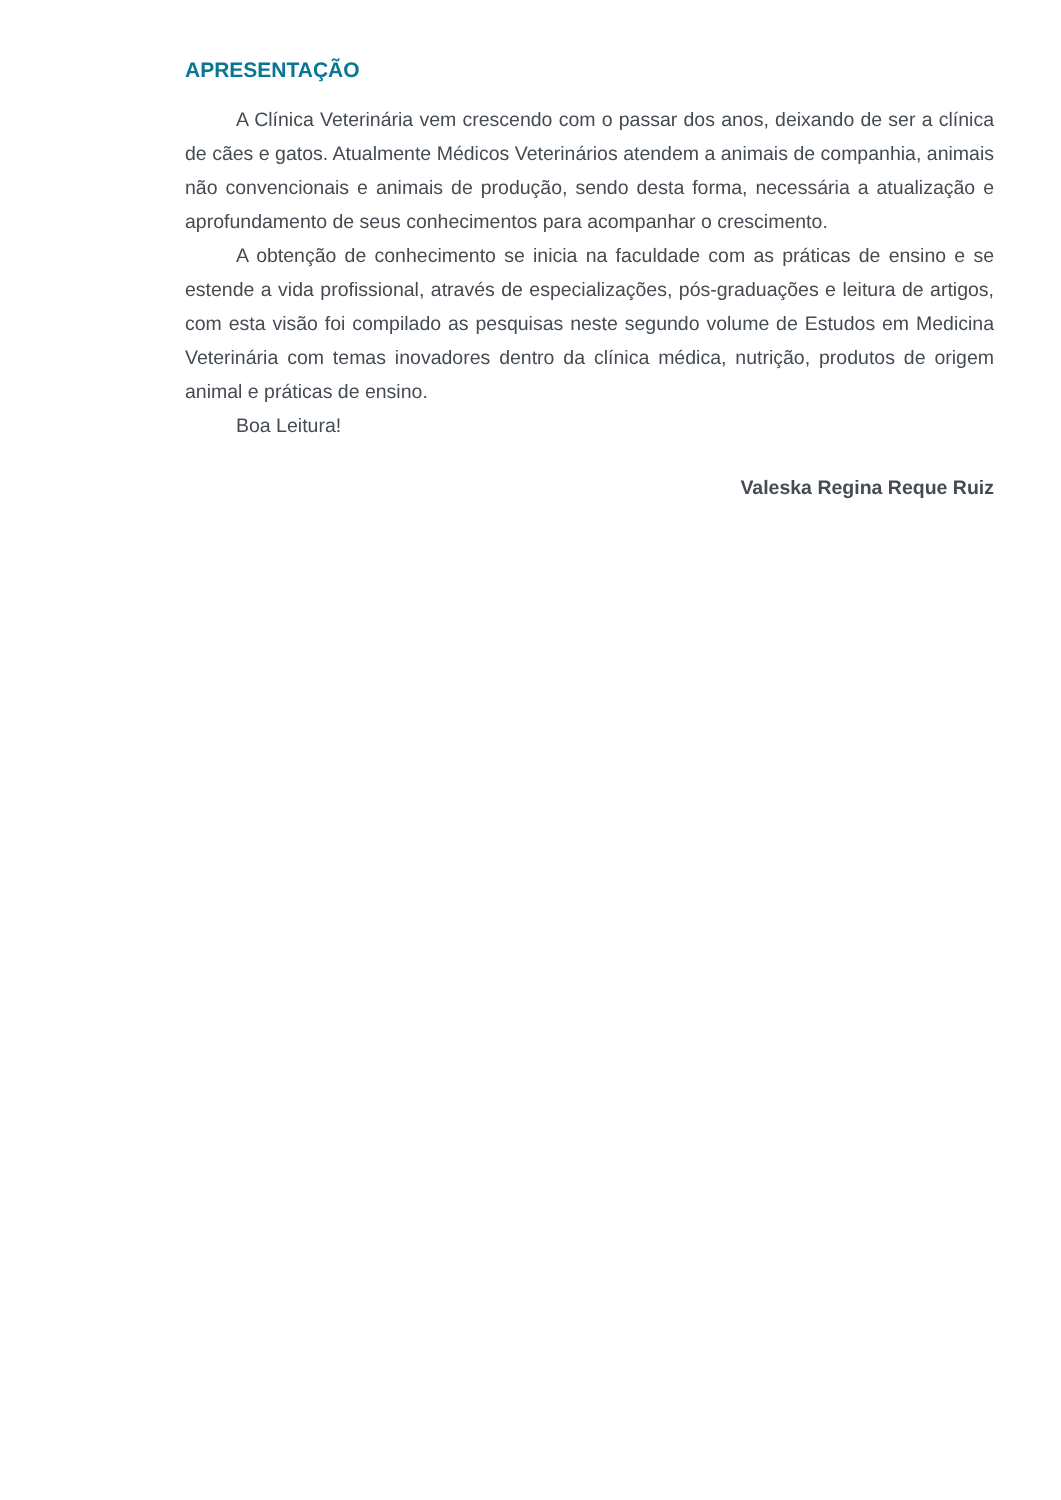APRESENTAÇÃO
A Clínica Veterinária vem crescendo com o passar dos anos, deixando de ser a clínica de cães e gatos. Atualmente Médicos Veterinários atendem a animais de companhia, animais não convencionais e animais de produção, sendo desta forma, necessária a atualização e aprofundamento de seus conhecimentos para acompanhar o crescimento.
A obtenção de conhecimento se inicia na faculdade com as práticas de ensino e se estende a vida profissional, através de especializações, pós-graduações e leitura de artigos, com esta visão foi compilado as pesquisas neste segundo volume de Estudos em Medicina Veterinária com temas inovadores dentro da clínica médica, nutrição, produtos de origem animal e práticas de ensino.
Boa Leitura!
Valeska Regina Reque Ruiz